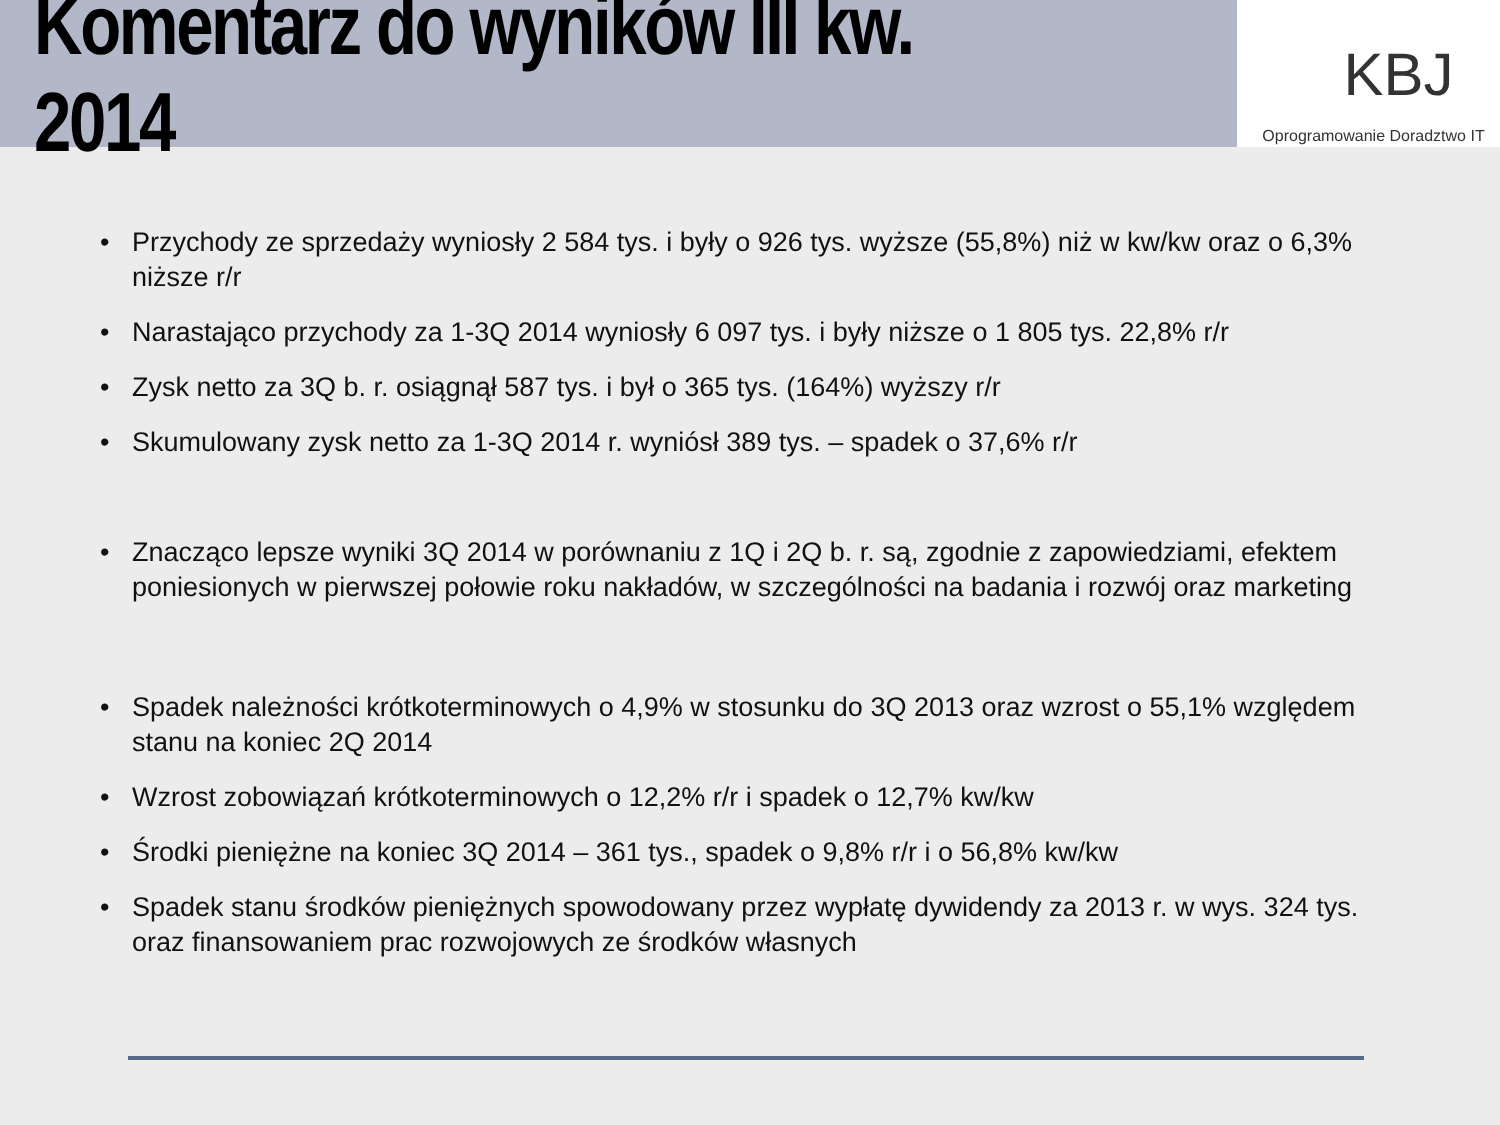Komentarz do wyników III kw. 2014
KBJ
Oprogramowanie Doradztwo IT
• Przychody ze sprzedaży wyniosły 2 584 tys. i były o 926 tys. wyższe (55,8%) niż w kw/kw oraz o 6,3% niższe r/r
• Narastająco przychody za 1-3Q 2014 wyniosły 6 097 tys. i były niższe o 1 805 tys. 22,8% r/r
• Zysk netto za 3Q b. r. osiągnął 587 tys. i był o 365 tys. (164%) wyższy r/r
• Skumulowany zysk netto za 1-3Q 2014 r. wyniósł 389 tys. – spadek o 37,6% r/r
• Znacząco lepsze wyniki 3Q 2014 w porównaniu z 1Q i 2Q b. r. są, zgodnie z zapowiedziami, efektem poniesionych w pierwszej połowie roku nakładów, w szczególności na badania i rozwój oraz marketing
• Spadek należności krótkoterminowych o 4,9% w stosunku do 3Q 2013 oraz wzrost o 55,1% względem stanu na koniec 2Q 2014
• Wzrost zobowiązań krótkoterminowych o 12,2% r/r i spadek o 12,7% kw/kw
• Środki pieniężne na koniec 3Q 2014 – 361 tys., spadek o 9,8% r/r i o 56,8% kw/kw
• Spadek stanu środków pieniężnych spowodowany przez wypłatę dywidendy za 2013 r. w wys. 324 tys. oraz finansowaniem prac rozwojowych ze środków własnych